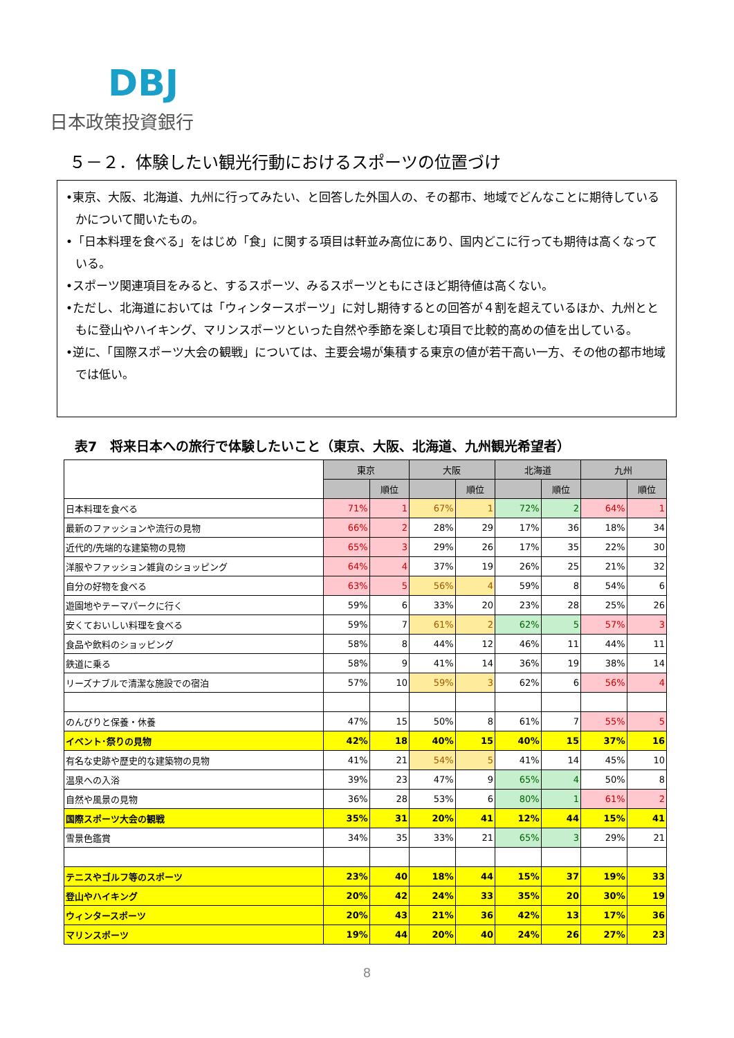DBJ
日本政策投資銀行
５－２．体験したい観光行動におけるスポーツの位置づけ
•東京、大阪、北海道、九州に行ってみたい、と回答した外国人の、その都市、地域でどんなことに期待しているかについて聞いたもの。
•「日本料理を食べる」をはじめ「食」に関する項目は軒並み高位にあり、国内どこに行っても期待は高くなっている。
•スポーツ関連項目をみると、するスポーツ、みるスポーツともにさほど期待値は高くない。
•ただし、北海道においては「ウィンタースポーツ」に対し期待するとの回答が４割を超えているほか、九州とともに登山やハイキング、マリンスポーツといった自然や季節を楽しむ項目で比較的高めの値を出している。
•逆に、「国際スポーツ大会の観戦」については、主要会場が集積する東京の値が若干高い一方、その他の都市地域では低い。
表7　将来日本への旅行で体験したいこと（東京、大阪、北海道、九州観光希望者）
| | 東京 | | 大阪 | | 北海道 | | 九州 | |
| | | 順位 | | 順位 | | 順位 | | 順位 |
| 日本料理を食べる | 71% | 1 | 67% | 1 | 72% | 2 | 64% | 1 |
| 最新のファッションや流行の見物 | 66% | 2 | 28% | 29 | 17% | 36 | 18% | 34 |
| 近代的/先端的な建築物の見物 | 65% | 3 | 29% | 26 | 17% | 35 | 22% | 30 |
| 洋服やファッション雑貨のショッピング | 64% | 4 | 37% | 19 | 26% | 25 | 21% | 32 |
| 自分の好物を食べる | 63% | 5 | 56% | 4 | 59% | 8 | 54% | 6 |
| 遊園地やテーマパークに行く | 59% | 6 | 33% | 20 | 23% | 28 | 25% | 26 |
| 安くておいしい料理を食べる | 59% | 7 | 61% | 2 | 62% | 5 | 57% | 3 |
| 食品や飲料のショッピング | 58% | 8 | 44% | 12 | 46% | 11 | 44% | 11 |
| 鉄道に乗る | 58% | 9 | 41% | 14 | 36% | 19 | 38% | 14 |
| リーズナブルで清潔な施設での宿泊 | 57% | 10 | 59% | 3 | 62% | 6 | 56% | 4 |
| のんびりと保養・休養 | 47% | 15 | 50% | 8 | 61% | 7 | 55% | 5 |
| イベント･祭りの見物 | 42% | 18 | 40% | 15 | 40% | 15 | 37% | 16 |
| 有名な史跡や歴史的な建築物の見物 | 41% | 21 | 54% | 5 | 41% | 14 | 45% | 10 |
| 温泉への入浴 | 39% | 23 | 47% | 9 | 65% | 4 | 50% | 8 |
| 自然や風景の見物 | 36% | 28 | 53% | 6 | 80% | 1 | 61% | 2 |
| 国際スポーツ大会の観戦 | 35% | 31 | 20% | 41 | 12% | 44 | 15% | 41 |
| 雪景色鑑賞 | 34% | 35 | 33% | 21 | 65% | 3 | 29% | 21 |
| テニスやゴルフ等のスポーツ | 23% | 40 | 18% | 44 | 15% | 37 | 19% | 33 |
| 登山やハイキング | 20% | 42 | 24% | 33 | 35% | 20 | 30% | 19 |
| ウィンタースポーツ | 20% | 43 | 21% | 36 | 42% | 13 | 17% | 36 |
| マリンスポーツ | 19% | 44 | 20% | 40 | 24% | 26 | 27% | 23 |
8